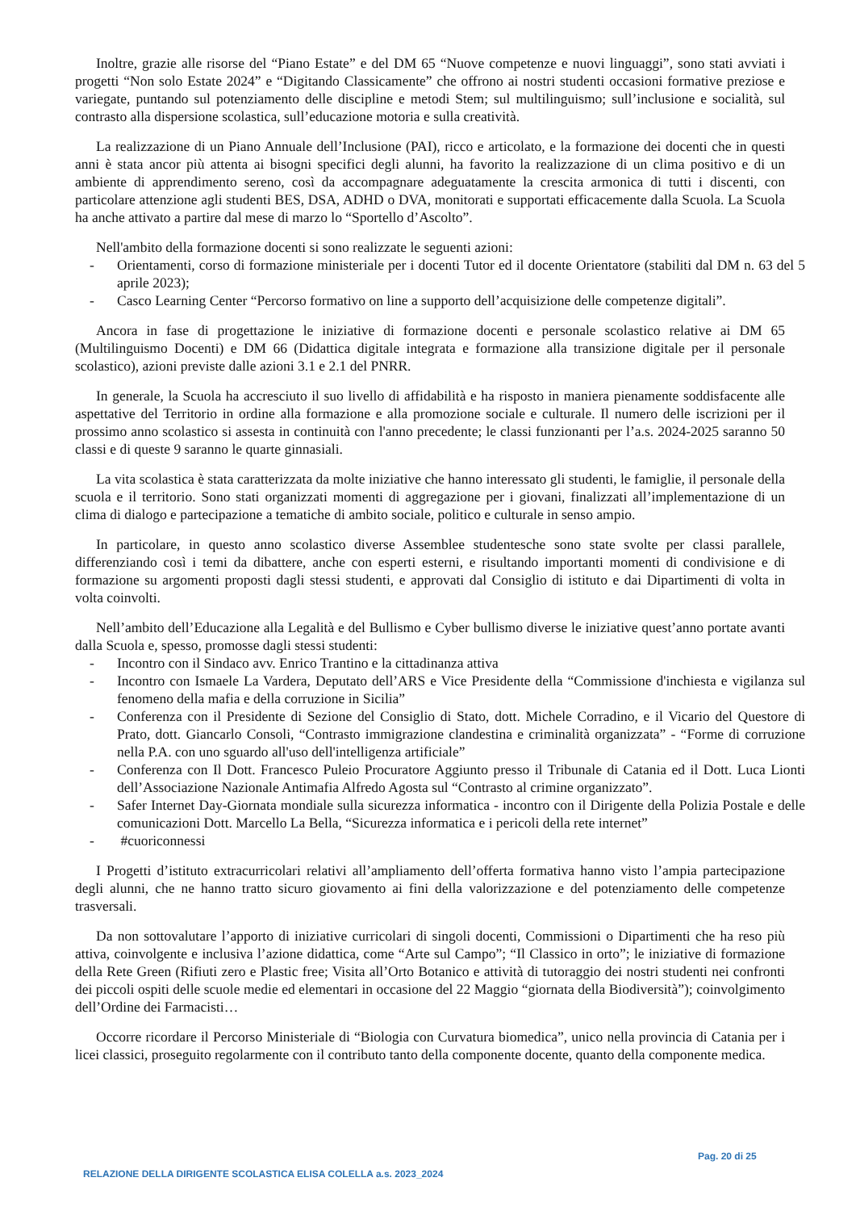Inoltre, grazie alle risorse del “Piano Estate” e del DM 65 “Nuove competenze e nuovi linguaggi”, sono stati avviati i progetti “Non solo Estate 2024” e “Digitando Classicamente” che offrono ai nostri studenti occasioni formative preziose e variegate, puntando sul potenziamento delle discipline e metodi Stem; sul multilinguismo; sull’inclusione e socialità, sul contrasto alla dispersione scolastica, sull’educazione motoria e sulla creatività.
La realizzazione di un Piano Annuale dell’Inclusione (PAI), ricco e articolato, e la formazione dei docenti che in questi anni è stata ancor più attenta ai bisogni specifici degli alunni, ha favorito la realizzazione di un clima positivo e di un ambiente di apprendimento sereno, così da accompagnare adeguatamente la crescita armonica di tutti i discenti, con particolare attenzione agli studenti BES, DSA, ADHD o DVA, monitorati e supportati efficacemente dalla Scuola. La Scuola ha anche attivato a partire dal mese di marzo lo “Sportello d’Ascolto”.
Nell'ambito della formazione docenti si sono realizzate le seguenti azioni:
- Orientamenti, corso di formazione ministeriale per i docenti Tutor ed il docente Orientatore (stabiliti dal DM n. 63 del 5 aprile 2023);
- Casco Learning Center “Percorso formativo on line a supporto dell’acquisizione delle competenze digitali”.
Ancora in fase di progettazione le iniziative di formazione docenti e personale scolastico relative ai DM 65 (Multilinguismo Docenti) e DM 66 (Didattica digitale integrata e formazione alla transizione digitale per il personale scolastico), azioni previste dalle azioni 3.1 e 2.1 del PNRR.
In generale, la Scuola ha accresciuto il suo livello di affidabilità e ha risposto in maniera pienamente soddisfacente alle aspettative del Territorio in ordine alla formazione e alla promozione sociale e culturale. Il numero delle iscrizioni per il prossimo anno scolastico si assesta in continuità con l'anno precedente; le classi funzionanti per l’a.s. 2024-2025 saranno 50 classi e di queste 9 saranno le quarte ginnasiali.
La vita scolastica è stata caratterizzata da molte iniziative che hanno interessato gli studenti, le famiglie, il personale della scuola e il territorio. Sono stati organizzati momenti di aggregazione per i giovani, finalizzati all’implementazione di un clima di dialogo e partecipazione a tematiche di ambito sociale, politico e culturale in senso ampio.
In particolare, in questo anno scolastico diverse Assemblee studentesche sono state svolte per classi parallele, differenziando così i temi da dibattere, anche con esperti esterni, e risultando importanti momenti di condivisione e di formazione su argomenti proposti dagli stessi studenti, e approvati dal Consiglio di istituto e dai Dipartimenti di volta in volta coinvolti.
Nell’ambito dell’Educazione alla Legalità e del Bullismo e Cyber bullismo diverse le iniziative quest’anno portate avanti dalla Scuola e, spesso, promosse dagli stessi studenti:
- Incontro con il Sindaco avv. Enrico Trantino e la cittadinanza attiva
- Incontro con Ismaele La Vardera, Deputato dell’ARS e Vice Presidente della “Commissione d'inchiesta e vigilanza sul fenomeno della mafia e della corruzione in Sicilia”
- Conferenza con il Presidente di Sezione del Consiglio di Stato, dott. Michele Corradino, e il Vicario del Questore di Prato, dott. Giancarlo Consoli, “Contrasto immigrazione clandestina e criminalità organizzata” - “Forme di corruzione nella P.A. con uno sguardo all'uso dell'intelligenza artificiale”
- Conferenza con Il Dott. Francesco Puleio Procuratore Aggiunto presso il Tribunale di Catania ed il Dott. Luca Lionti dell’Associazione Nazionale Antimafia Alfredo Agosta sul “Contrasto al crimine organizzato”.
- Safer Internet Day-Giornata mondiale sulla sicurezza informatica - incontro con il Dirigente della Polizia Postale e delle comunicazioni Dott. Marcello La Bella, “Sicurezza informatica e i pericoli della rete internet”
- #cuoriconnessi
I Progetti d’istituto extracurricolari relativi all’ampliamento dell’offerta formativa hanno visto l’ampia partecipazione degli alunni, che ne hanno tratto sicuro giovamento ai fini della valorizzazione e del potenziamento delle competenze trasversali.
Da non sottovalutare l’apporto di iniziative curricolari di singoli docenti, Commissioni o Dipartimenti che ha reso più attiva, coinvolgente e inclusiva l’azione didattica, come “Arte sul Campo”; “Il Classico in orto”; le iniziative di formazione della Rete Green (Rifiuti zero e Plastic free; Visita all’Orto Botanico e attività di tutoraggio dei nostri studenti nei confronti dei piccoli ospiti delle scuole medie ed elementari in occasione del 22 Maggio “giornata della Biodiversità”); coinvolgimento dell’Ordine dei Farmacisti…
Occorre ricordare il Percorso Ministeriale di “Biologia con Curvatura biomedica”, unico nella provincia di Catania per i licei classici, proseguito regolarmente con il contributo tanto della componente docente, quanto della componente medica.
Pag. 20 di 25
RELAZIONE DELLA DIRIGENTE SCOLASTICA ELISA COLELLA a.s. 2023_2024